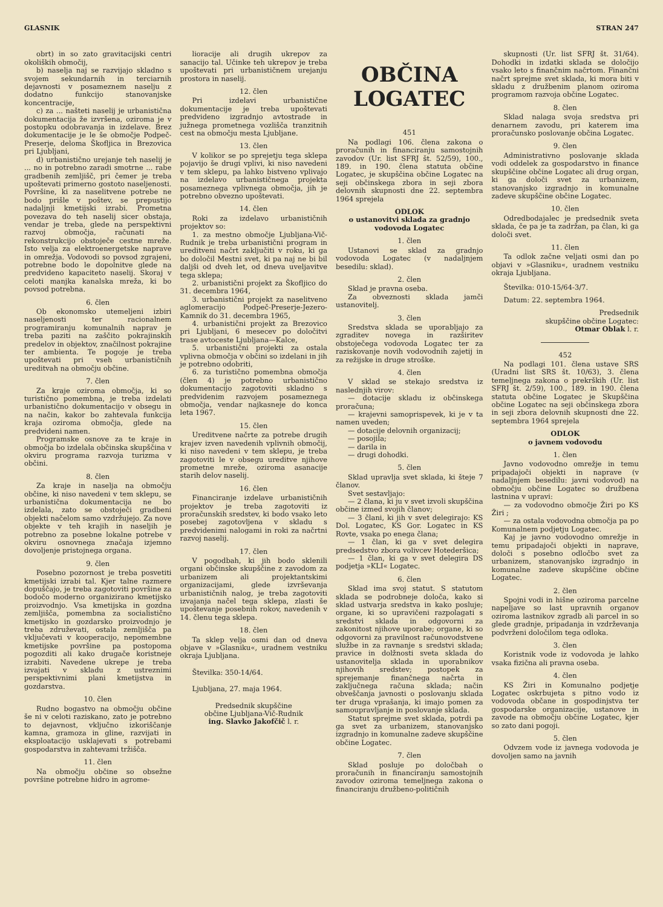GLASNIK STRAN 247
obrt) in so zato gravitacijski centri okoliških območij,
b) naselja naj se razvijajo skladno s svojem sekundarnih in terciarnih dejavnosti v posameznem naselju z dodatno funkcijo stanovanjske koncentracije,
c) za ... našteti naselij je urbanistična dokumentacija že izvršena, oziroma je v postopku odobravanja in izdelave. Brez dokumentacije je le še območje Podpeč-Preserje, deloma Škofljica in Brezovica pri Ljubljani,
d) urbanistično urejanje teh naselij je ... no in potrebno zaradi smotrne ... rabe gradbenih zemljišč, pri čemer je treba upoštevati primerno gostoto naseljenosti. Površine, ki za naselitvene potrebe ne bodo prišle v poštev, se prepustijo nadaljnji kmetijski izrabi. Prometna povezava do teh naselij sicer obstaja, vendar je treba, glede na perspektivni razvoj območja, računati na rekonstrukcijo obstoječe cestne mreže. Isto velja za elektroenergetske naprave in omrežja. Vodovodi so povsod zgrajeni, potrebne bodo le dopolnitve glede na predvideno kapaciteto naselij. Skoraj v celoti manjka kanalska mreža, ki bo povsod potrebna.
6. člen
Ob ekonomsko utemeljeni izbiri naseljenosti ter racionalnem programiranju komunalnih naprav je treba paziti na zaščito pokrajinskih predelov in objektov, značilnost pokrajine ter ambienta. Te pogoje je treba upoštevati pri vseh urbanističnih ureditvah na območju občine.
7. člen
Za kraje oziroma območja, ki so turistično pomembna, je treba izdelati urbanistično dokumentacijo v obsegu in na način, kakor bo zahtevala funkcija kraja oziroma območja, glede na predvideni namen.
Programske osnove za te kraje in območja bo izdelala občinska skupščina v okviru programa razvoja turizma v občini.
8. člen
Za kraje in naselja na območju občine, ki niso navedeni v tem sklepu, se urbanistična dokumentacija ne bo izdelala, zato se obstoječi gradbeni objekti načelom samo vzdržujejo. Za nove objekte v teh krajih in naseljih je potrebno za posebne lokalne potrebe v okviru osnovnega značaja izjemno dovoljenje pristojnega organa.
9. člen
Posebno pozornost je treba posvetiti kmetijski izrabi tal. Kjer talne razmere dopuščajo, je treba zagotoviti površine za bodočo moderno organizirano kmetijsko proizvodnjo. Vsa kmetijska in gozdna zemljišča, pomembna za socialistično kmetijsko in gozdarsko proizvodnjo je treba združevati, ostala zemljišča pa vključevati v kooperacijo, nepomembne kmetijske površine pa postopoma pogozditi ali kako drugače koristneje izrabiti. Navedene ukrepe je treba izvajati v skladu z ustreznimi perspektivnimi plani kmetijstva in gozdarstva.
10. člen
Rudno bogastvo na območju občine še ni v celoti raziskano, zato je potrebno to dejavnost, vključno izkoriščanje kamna, gramoza in gline, razvijati in eksploatacijo usklajevati s potrebami gospodarstva in zahtevami tržišča.
11. člen
Na območju občine so obsežne površine potrebne hidro in agrome-
lioracije ali drugih ukrepov za sanacijo tal. Učinke teh ukrepov je treba upoštevati pri urbanističnem urejanju prostora in naselij.
12. člen
Pri izdelavi urbanistične dokumentacije je treba upoštevati predvideno izgradnjo avtostrade in južnega prometnega vozlišča tranzitnih cest na območju mesta Ljubljane.
13. člen
V kolikor se po sprejetju tega sklepa pojavijo še drugi vplivi, ki niso navedeni v tem sklepu, pa lahko bistveno vplivajo na izdelavo urbanističnega projekta posameznega vplivnega območja, jih je potrebno obvezno upoštevati.
14. člen
Roki za izdelavo urbanističnih projektov so:
1. za mestno območje Ljubljana-Vič-Rudnik je treba urbanistični program in ureditveni načrt zaključiti v roku, ki ga bo določil Mestni svet, ki pa naj ne bi bil daljši od dveh let, od dneva uveljavitve tega sklepa;
2. urbanistični projekt za Škofljico do 31. decembra 1964,
3. urbanistični projekt za naselitveno aglomeracijo Podpeč-Preserje-Jezero-Kamnik do 31. decembra 1965,
4. urbanistični projekt za Brezovico pri Ljubljani, 6 mesecev po določitvi trase avtoceste Ljubljana—Kalce,
5. urbanistični projekti za ostala vplivna območja v občini so izdelani in jih je potrebno odobriti,
6. za turistično pomembna območja (člen 4) je potrebno urbanistično dokumentacijo zagotoviti skladno s predvidenim razvojem posameznega območja, vendar najkasneje do konca leta 1967.
15. člen
Ureditvene načrte za potrebe drugih krajev izven navedenih vplivnih območij, ki niso navedeni v tem sklepu, je treba zagotoviti le v obsegu ureditve njihove prometne mreže, oziroma asanacije starih delov naselij.
16. člen
Financiranje izdelave urbanističnih projektov je treba zagotoviti iz proračunskih sredstev, ki bodo vsako leto posebej zagotovljena v skladu s predvidenimi nalogami in roki za načrtni razvoj naselij.
17. člen
V pogodbah, ki jih bodo sklenili organi občinske skupščine z zavodom za urbanizem ali projektantskimi organizacijami, glede izvrševanja urbanističnih nalog, je treba zagotoviti izvajanja načel tega sklepa, zlasti še upoštevanje posebnih rokov, navedenih v 14. členu tega sklepa.
18. člen
Ta sklep velja osmi dan od dneva objave v »Glasniku«, uradnem vestniku okraja Ljubljana.
Številka: 350-14/64.
Ljubljana, 27. maja 1964.
Predsednik skupščine
občine Ljubljana-Vič-Rudnik
ing. Slavko Jakofčič l. r.
OBČINA
LOGATEC
451
Na podlagi 106. člena zakona o proračunih in financiranju samostojnih zavodov (Ur. list SFRJ št. 52/59), 100., 189. in 190. člena statuta občine Logatec, je skupščina občine Logatec na seji občinskega zbora in seji zbora delovnih skupnosti dne 22. septembra 1964 sprejela
ODLOK
o ustanovitvi sklada za gradnjo vodovoda Logatec
1. člen
Ustanovi se sklad za gradnjo vodovoda Logatec (v nadaljnjem besedilu: sklad).
2. člen
Sklad je pravna oseba.
Za obveznosti sklada jamči ustanovitelj.
3. člen
Sredstva sklada se uporabljajo za zgraditev novega in razširitev obstoječega vodovoda Logatec ter za raziskovanje novih vodovodnih zajetij in za režijske in druge stroške.
4. člen
V sklad se stekajo sredstva iz naslednjih virov:
— dotacije skladu iz občinskega proračuna;
— krajevni samoprispevek, ki je v ta namen uveden;
— dotacije delovnih organizacij;
— posojila;
— darila in
— drugi dohodki.
5. člen
Sklad upravlja svet sklada, ki šteje 7 članov.
Svet sestavljajo:
— 2 člana, ki ju v svet izvoli skupščina občine izmed svojih članov;
— 3 člani, ki jih v svet delegirajo: KS Dol. Logatec, KS Gor. Logatec in KS Rovte, vsaka po enega člana;
— 1 član, ki ga v svet delegira predsedstvo zbora volivcev Hotederšica;
— 1 član, ki ga v svet delegira DS podjetja »KLI« Logatec.
6. člen
Sklad ima svoj statut. S statutom sklada se podrobneje določa, kako si sklad ustvarja sredstva in kako posluje; organe, ki so upravičeni razpolagati s sredstvi sklada in odgovorni za zakonitost njihove uporabe; organe, ki so odgovorni za pravilnost računovodstvene službe in za ravnanje s sredstvi sklada; pravice in dolžnosti sveta sklada do ustanovitelja sklada in uporabnikov njihovih sredstev; postopek za sprejemanje finančnega načrta in zaključnega računa sklada; način obveščanja javnosti o poslovanju sklada ter druga vprašanja, ki imajo pomen za samoupravljanje in poslovanje sklada.
Statut sprejme svet sklada, potrdi pa ga svet za urbanizem, stanovanjsko izgradnjo in komunalne zadeve skupščine občine Logatec.
7. člen
Sklad posluje po določbah o proračunih in financiranju samostojnih zavodov oziroma temeljnega zakona o financiranju družbeno-političnih
skupnosti (Ur. list SFRJ št. 31/64). Dohodki in izdatki sklada se določijo vsako leto s finančnim načrtom. Finančni načrt sprejme svet sklada, ki mora biti v skladu z družbenim planom oziroma programom razvoja občine Logatec.
8. člen
Sklad nalaga svoja sredstva pri denarnem zavodu, pri katerem ima proračunsko poslovanje občina Logatec.
9. člen
Administrativno poslovanje sklada vodi oddelek za gospodarstvo in finance skupščine občine Logatec ali drug organ, ki ga določi svet za urbanizem, stanovanjsko izgradnjo in komunalne zadeve skupščine občine Logatec.
10. člen
Odredbodajalec je predsednik sveta sklada, če pa je ta zadržan, pa član, ki ga določi svet.
11. člen
Ta odlok začne veljati osmi dan po objavi v »Glasniku«, uradnem vestniku okraja Ljubljana.
Številka: 010-15/64-3/7.
Datum: 22. septembra 1964.
Predsednik
skupščine občine Logatec:
Otmar Oblak l. r.
452
Na podlagi 101. člena ustave SRS (Uradni list SRS št. 10/63), 3. člena temeljnega zakona o prekrških (Ur. list SFRJ št. 2/59), 100., 189. in 190. člena statuta občine Logatec je Skupščina občine Logatec na seji občinskega zbora in seji zbora delovnih skupnosti dne 22. septembra 1964 sprejela
ODLOK
o javnem vodovodu
1. člen
Javno vodovodno omrežje in temu pripadajoči objekti in naprave (v nadaljnjem besedilu: javni vodovod) na območju občine Logatec so družbena lastnina v upravi:
— za vodovodno območje Žiri po KS Žiri ;
— za ostala vodovodna območja pa po Komunalnem podjetju Logatec.
Kaj je javno vodovodno omrežje in temu pripadajoči objekti in naprave, določi s posebno odločbo svet za urbanizem, stanovanjsko izgradnjo in komunalne zadeve skupščine občine Logatec.
2. člen
Spojni vodi in hišne oziroma parcelne napeljave so last upravnih organov oziroma lastnikov zgradb ali parcel in so glede gradnje, pripadanja in vzdrževanja podvrženi določilom tega odloka.
3. člen
Koristnik vode iz vodovoda je lahko vsaka fizična ali pravna oseba.
4. člen
KS Žiri in Komunalno podjetje Logatec oskrbujeta s pitno vodo iz vodovoda občane in gospodinjstva ter gospodarske organizacije, ustanove in zavode na območju občine Logatec, kjer so zato dani pogoji.
5. člen
Odvzem vode iz javnega vodovoda je dovoljen samo na javnih